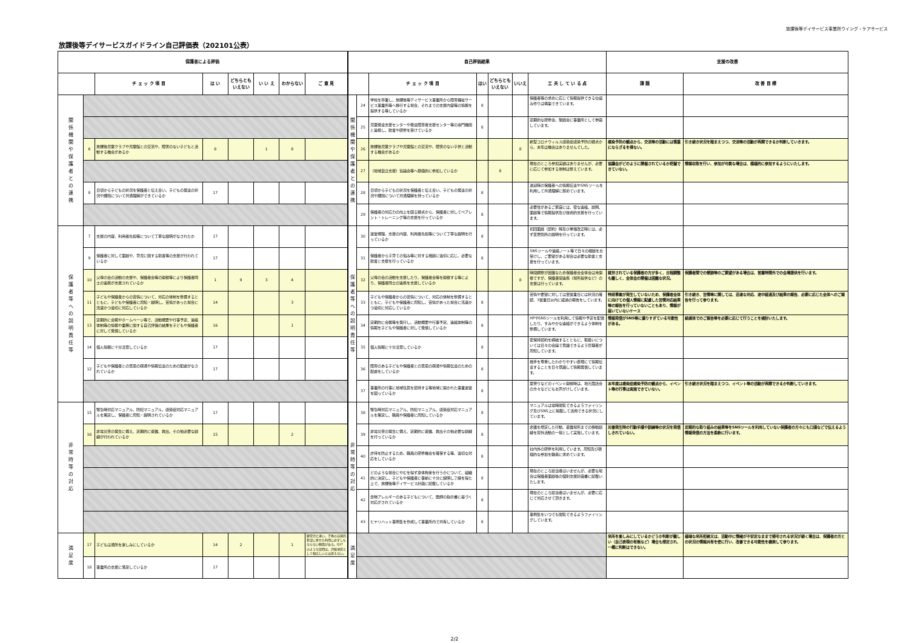放課後等デイサービス事業所ウイング・ケアサービス
放課後等デイサービスガイドライン自己評価表（202101公表）
| 保護者による評価 | | | | | | | | 自己評価結果 | | | | | | | 支援の改善 | |
| --- | --- | --- | --- | --- | --- | --- | --- | --- | --- | --- | --- | --- | --- | --- | --- | --- |
| | | チ ェ ッ ク 項 目 | は い | どちらとも いえない | い い え | わからない | ご 意 見 | | | チ ェ ッ ク 項 目 | はい | どちらとも いえない | いいえ | 工 夫 し て い る 点 | 課 題 | 改 善 目 標 |
| 関 係 機 関 や 保 護 者 と の 連 携 | | | | | | | | 関 係 機 関 や 保 護 者 と の 連 携 | 24 | 学校を卒業し、放課後等デイサービス事業所から障害福祉サービス事業所等へ移行する場合、それまでの支援内容等の情報を提供する等しているか | 8 | | | 保護者等の求めに応じて情報提供できる仕組み作りは構築できています。 | | |
| | | | | | | | | | 25 | 児童発達支援センターや発達障害者支援センター等の専門機関と連携し、助言や研修を受けているか | 8 | | | 定期的な研修会、懇談会に事業所として参画しています。 | | |
| | 6 | 放課後児童クラブや児童館との交流や、障害のない子どもと活動する機会があるか | 8 | | 1 | 8 | | | 26 | 放課後児童クラブや児童館との交流や、障害のない子供と活動する機会があるか | | | 8 | 新型コロナウィルス感染症感染予防の観点から、本年は機会はありませんでした。 | 感染予防の観点から、交流等の活動には慎重にならざるを得ない。 | 引き続き状況を踏まえつつ、交流等の活動が再開できるか判断していきます。 |
| | | | | | | | | | 27 | （地域自立支援）協議会等へ積極的に参加しているか | | 8 | | 現在のところ参加実績はありませんが、必要に応じて参加する体制は整えています。 | 協議会がどのように開催されているか把握できていない。 | 情報収取を行い、参加が可能な場合は、積極的に参加するようにいたします。 |
| | 8 | 日頃から子どもの状況を保護者と伝え合い、子どもの発達の状況や課題について共通理解ができているか | 17 | | | | | | 28 | 日頃から子どもの状況を保護者と伝え合い、子どもの発達の状況や課題について共通理解を持っているか | 8 | | | 送迎時の保護者への情報伝達やSNSツールを利用して共通理解に努めています。 | | |
| | | | | | | | | | 29 | 保護者の対応力の向上を図る観点から、保護者に対してペアレント・トレーニング等の支援を行っているか | 8 | | | 必要性があるご家庭には、密な連絡、訪問、面談等で情報提供及び技術的支援を行っています。 | | |
| 保 護 者 等 へ の 説 明 責 任 等 | 7 | 支援の内容、利用者負担等について丁寧な説明がなされたか | 17 | | | | | 保 護 者 等 へ の 説 明 責 任 等 | 30 | 運営規程、支援の内容、利用者負担等について丁寧な説明を行っているか | 8 | | | 初回面談（契約）時及び単価改正時には、必ず変更箇所の説明を行っています。 | | |
| | 9 | 保護者に対して面談や、育児に関する助言等の支援が行われているか | 17 | | | | | | 31 | 保護者から子育ての悩み等に対する相談に適切に応じ、必要な助言と支援を行っているか | 8 | | | SNSツールや連絡ノート等で日々の相談をお受けし、ご要望がある場合は必要な助言と支援を行っています。 | | |
| | 10 | 父母の会の活動の支援や、保護者会等の開催等により保護者同士の連携が支援されているか | 1 | 9 | 3 | 4 | | | 32 | 父母の会の活動を支援したり、保護者会等を開催する等により、保護者同士の連携を支援しているか | | | 8 | 時間調整が困難なため保護者会全体会は未開催ですが、保護者間連携（場所提供など）の支援は行っています。 | 就労されている保護者の方が多く、日程調整も難しく、全体会の開催は困難な状況。 | 保護者間での懇談等のご要望がある場合は、営業時間外での会場提供を行います。 |
| | 11 | 子どもや保護者からの苦情について、対応の体制を整備するとともに、子どもや保護者に周知・説明し、苦情があった場合に迅速かつ適切に対応しているか | 14 | | | 3 | | | 33 | 子どもや保護者からの苦情について、対応の体制を整備するとともに、子どもや保護者に周知し、苦情があった場合に迅速かつ適切に対応しているか | 8 | | | 苦情や要望に対しては翌営業日には状況の確認、3営業日以内に経過の報告をしています。 | 特段事案が発生していないため、保護者全体に向けての個人情報に配慮した苦情対応結果等の報告を行っていないこともあり、情報が届いていないケース | 引き続き、苦情等に関しては、迅速な対応、途中経過及び結果の報告、必要に応じた全体へのご報告を行って参ります。 |
| | 13 | 定期的に会報やホームページ等で、活動概要や行事予定、連絡体制等の情報や業務に関する自己評価の結果を子どもや保護者に対して発信しているか | 16 | | | 1 | | | 34 | 定期的に会報等を発行し、活動概要や行事予定、連絡体制等の情報を子どもや保護者に対して発信しているか | 8 | | | HPやSNSツールを利用して情報や予定を配信したり、すみやかな連絡ができるよう体制を整備しています。 | 情報発信がSNS等に偏りすぎている可能性がある。 | 紙媒体でのご報告等を必要に応じて行うことを検討いたします。 |
| | 14 | 個人情報に十分注意しているか | 17 | | | | | | 35 | 個人情報に十分注意しているか | 8 | | | 密保持契約を締結するとともに、取扱いについては日々の会議で意識できるよう管理者が周知しています。 | | |
| | 12 | 子どもや保護者との意思の疎通や情報伝達のための配慮がなされているか | 17 | | | | | | 36 | 障害のある子どもや保護者との意思の疎通や情報伝達のための配慮をしているか | 8 | | | 相手を尊重したわかりやすい表現にて情報伝達することを日々意識して情報発信しています。 | | |
| | | | | | | | | | 37 | 事業所の行事に地域住民を招待する等地域に開かれた事業運営を図っているか | 8 | | | 夏祭りなどのイベント開催時は、地元商店会の方々などにもお声がけしています。 | 本年度は感染症感染予防の観点から、イベント等の行事は実施できていない。 | 引き続き状況を踏まえつつ、イベント等の活動が再開できるか判断していきます。 |
| 非 常 時 等 の 対 応 | 15 | 緊急時対応マニュアル、防犯マニュアル、感染症対応マニュアルを策定し、保護者に周知・説明されているか | 17 | | | | | 非 常 時 等 の 対 応 | 38 | 緊急時対応マニュアル、防犯マニュアル、感染症対応マニュアルを策定し、職員や保護者に周知しているか | 8 | | | マニュアルは常時閲覧できるようファイリング及びSNS上に掲載して活用できる状況にしています。 | | |
| | 16 | 非常災害の発生に備え、定期的に避難、救出、その他必要な訓練が行われているか | 15 | | | 2 | | | 39 | 非常災害の発生に備え、定期的に避難、救出その他必要な訓練を行っているか | 8 | | | 非難を想定した行動、避難場所までの移動訓練を屋外活動の一環として実施しています。 | 災害発生時の行動手順や訓練等の状況を発信しきれていない。 | 定期的な取り組みの結果等をSNSツールを利用していない保護者の方々にも口頭などで伝えるよう情報発信の方法を柔軟に行います。 |
| | | | | | | | | | 40 | 虐待を防止するため、職員の研修機会を確保する等、適切な対応をしているか | 8 | | | 社内外の研修を利用しています。周知及び積極的な参加を職員に求めています。 | | |
| | | | | | | | | | 41 | どのような場合にやむを得ず身体拘束を行うかについて、組織的に決定し、子どもや保護者に事前に十分に説明し了解を得た上で、放課後等デイサービス計画に記載しているか | 8 | | | 現在のところ該当者はいませんが、必要な場合は保護者面談後の個別支援計画書に記載いたします。 | | |
| | | | | | | | | | 42 | 食物アレルギーのある子どもについて、医師の指示書に基づく対応がされているか | 8 | | | 現在のところ該当者はいませんが、必要に応じて対応させて頂きます。 | | |
| | | | | | | | | | 43 | ヒヤリハット事例集を作成して事業所内で共有しているか | 8 | | | 事例集をいつでも閲覧できるようファイリングしています。 | | |
| 満 足 度 | 17 | 子どもは通所を楽しみにしているか | 14 | 2 | | 1 | 健常児と違い、子供の自発的希望に併せた利用に必ずしもならない側面がある。Q17のような設問は、評価項目として相応しいとは思えない。 | 満 足 度 | | | | | | | 来所を楽しみにしているかどうか判断が難しい（自己表現の有無など）場合も想定され、一概に判断はできない。 | 極端な来所拒絶又は、活動中に情緒が不安定なままで帰宅される状況が続く場合は、保護者の方との状況の情報共有を密に行い、改善できる可能性を模索して参ります。 |
| | 18 | 事業所の支援に満足しているか | 17 | | | | | | | | | | | | | |
2/2